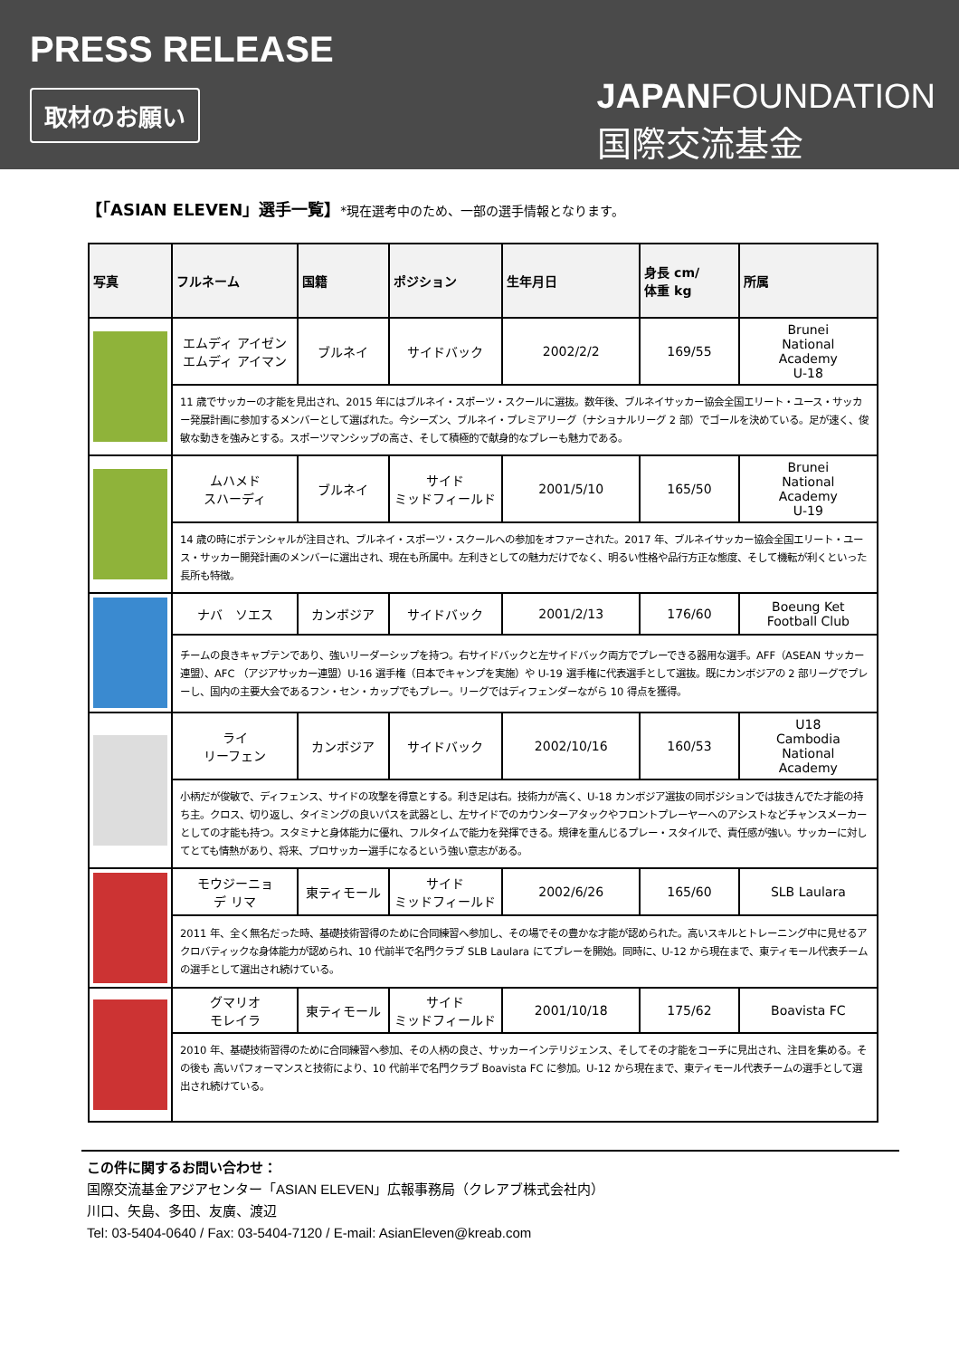PRESS RELEASE
取材のお願い
JAPANFOUNDATION
国際交流基金
【「ASIAN ELEVEN」選手一覧】*現在選考中のため、一部の選手情報となります。
| 写真 | フルネーム | 国籍 | ポジション | 生年月日 | 身長 cm/ 体重 kg | 所属 |
| --- | --- | --- | --- | --- | --- | --- |
| | エムディ アイゼン エムディ アイマン | ブルネイ | サイドバック | 2002/2/2 | 169/55 | Brunei National Academy U-18 |
| | 11 歳でサッカーの才能を見出され、2015 年にはブルネイ・スポーツ・スクールに選抜。数年後、ブルネイサッカー協会全国エリート・ユース・サッカー発展計画に参加するメンバーとして選ばれた。今シーズン、ブルネイ・プレミアリーグ（ナショナルリーグ 2 部）でゴールを決めている。足が速く、俊敏な動きを強みとする。スポーツマンシップの高さ、そして積極的で献身的なプレーも魅力である。 | | | | | |
| | ムハメド スハーディ | ブルネイ | サイド ミッドフィールド | 2001/5/10 | 165/50 | Brunei National Academy U-19 |
| | 14 歳の時にポテンシャルが注目され、ブルネイ・スポーツ・スクールへの参加をオファーされた。2017 年、ブルネイサッカー協会全国エリート・ユース・サッカー開発計画のメンバーに選出され、現在も所属中。左利きとしての魅力だけでなく、明るい性格や品行方正な態度、そして機転が利くといった長所も特徴。 | | | | | |
| | ナバ ソエス | カンボジア | サイドバック | 2001/2/13 | 176/60 | Boeung Ket Football Club |
| | チームの良きキャプテンであり、強いリーダーシップを持つ。右サイドバックと左サイドバック両方でプレーできる器用な選手。AFF（ASEAN サッカー連盟）、AFC （アジアサッカー連盟）U-16 選手権（日本でキャンプを実施）や U-19 選手権に代表選手として選抜。既にカンボジアの 2 部リーグでプレーし、国内の主要大会であるフン・セン・カップでもプレー。リーグではディフェンダーながら 10 得点を獲得。 | | | | | |
| | ライ リーフェン | カンボジア | サイドバック | 2002/10/16 | 160/53 | U18 Cambodia National Academy |
| | 小柄だが俊敏で、ディフェンス、サイドの攻撃を得意とする。利き足は右。技術力が高く、U-18 カンボジア選抜の同ポジションでは抜きんでた才能の持ち主。クロス、切り返し、タイミングの良いパスを武器とし、左サイドでのカウンターアタックやフロントプレーヤーへのアシストなどチャンスメーカーとしての才能も持つ。スタミナと身体能力に優れ、フルタイムで能力を発揮できる。規律を重んじるプレー・スタイルで、責任感が強い。サッカーに対してとても情熱があり、将来、プロサッカー選手になるという強い意志がある。 | | | | | |
| | モウジーニョ デ リマ | 東ティモール | サイド ミッドフィールド | 2002/6/26 | 165/60 | SLB Laulara |
| | 2011 年、全く無名だった時、基礎技術習得のために合同練習へ参加し、その場でその豊かな才能が認められた。高いスキルとトレーニング中に見せるアクロバティックな身体能力が認められ、10 代前半で名門クラブ SLB Laulara にてプレーを開始。同時に、U-12 から現在まで、東ティモール代表チームの選手として選出され続けている。 | | | | | |
| | グマリオ モレイラ | 東ティモール | サイド ミッドフィールド | 2001/10/18 | 175/62 | Boavista FC |
| | 2010 年、基礎技術習得のために合同練習へ参加、その人柄の良さ、サッカーインテリジェンス、そしてその才能をコーチに見出され、注目を集める。その後も 高いパフォーマンスと技術により、10 代前半で名門クラブ Boavista FC に参加。U-12 から現在まで、東ティモール代表チームの選手として選出され続けている。 | | | | | |
この件に関するお問い合わせ：
国際交流基金アジアセンター「ASIAN ELEVEN」広報事務局（クレアブ株式会社内）
川口、矢島、多田、友廣、渡辺
Tel: 03-5404-0640 / Fax: 03-5404-7120 / E-mail: AsianEleven@kreab.com